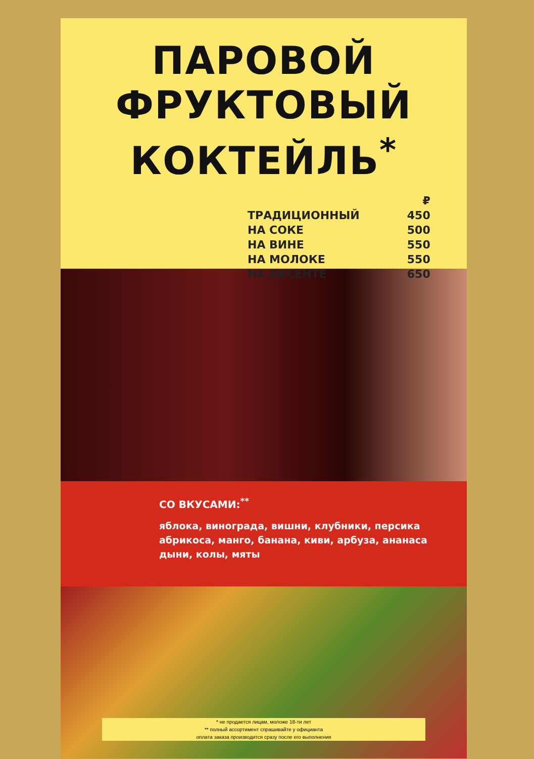ПАРОВОЙ
ФРУКТОВЫЙ
КОКТЕЙЛЬ<sup>*</sup>
| | ₽ |
| ТРАДИЦИОННЫЙ | 450 |
| НА СОКЕ | 500 |
| НА ВИНЕ | 550 |
| НА МОЛОКЕ | 550 |
| НА АБСЕНТЕ | 650 |
СО ВКУСАМИ:<sup>**</sup>
яблока, винограда, вишни, клубники, персика
абрикоса, манго, банана, киви, арбуза, ананаса
дыни, колы, мяты
* не продается лицам, моложе 18-ти лет
** полный ассортимент спрашивайте у официанта
оплата заказа производится сразу после его выполнения